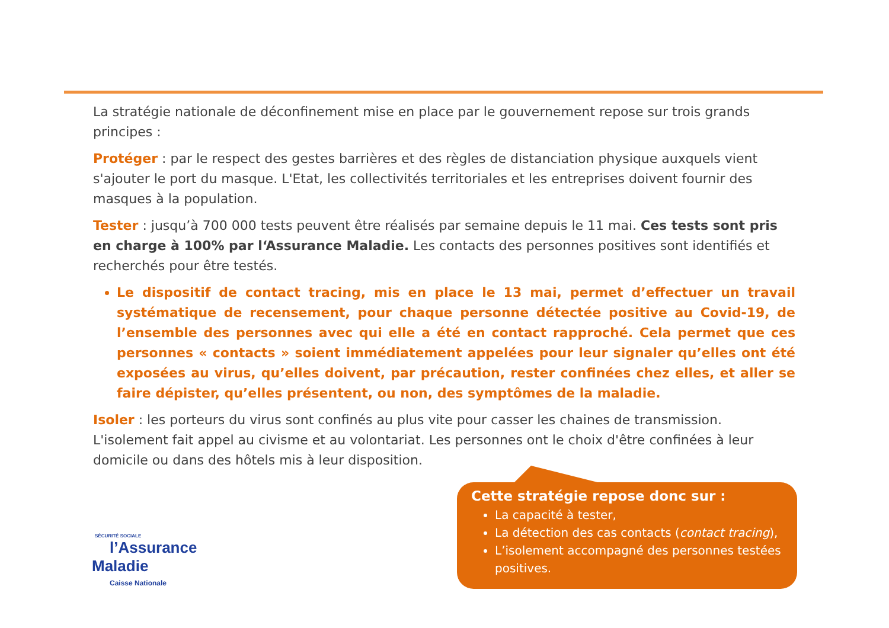La stratégie nationale de déconfinement mise en place par le gouvernement repose sur trois grands principes :
Protéger : par le respect des gestes barrières et des règles de distanciation physique auxquels vient s'ajouter le port du masque. L'Etat, les collectivités territoriales et les entreprises doivent fournir des masques à la population.
Tester : jusqu’à 700 000 tests peuvent être réalisés par semaine depuis le 11 mai. Ces tests sont pris en charge à 100% par l‘Assurance Maladie. Les contacts des personnes positives sont identifiés et recherchés pour être testés.
Le dispositif de contact tracing, mis en place le 13 mai, permet d’effectuer un travail systématique de recensement, pour chaque personne détectée positive au Covid-19, de l’ensemble des personnes avec qui elle a été en contact rapproché. Cela permet que ces personnes « contacts » soient immédiatement appelées pour leur signaler qu’elles ont été exposées au virus, qu’elles doivent, par précaution, rester confinées chez elles, et aller se faire dépister, qu’elles présentent, ou non, des symptômes de la maladie.
Isoler : les porteurs du virus sont confinés au plus vite pour casser les chaines de transmission. L'isolement fait appel au civisme et au volontariat. Les personnes ont le choix d'être confinées à leur domicile ou dans des hôtels mis à leur disposition.
Cette stratégie repose donc sur :
La capacité à tester,
La détection des cas contacts (contact tracing),
L’isolement accompagné des personnes testées positives.
SÉCURITÉ SOCIALE
l’Assurance
Maladie
Caisse Nationale